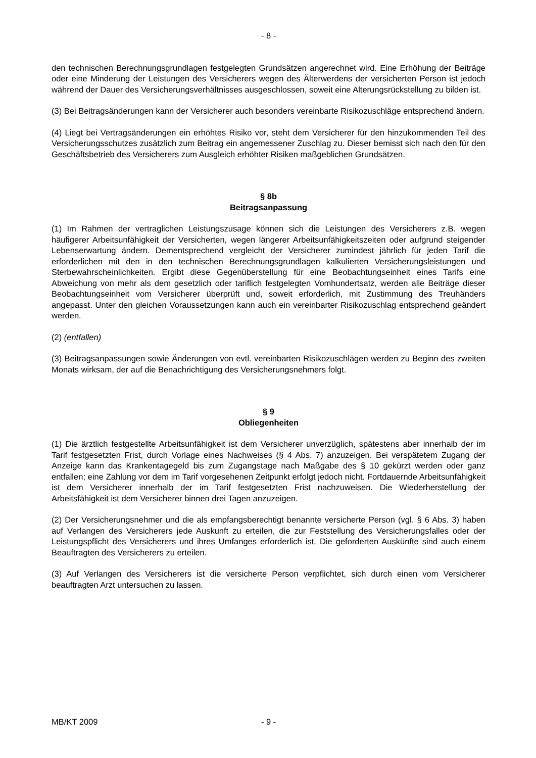- 8 -
den technischen Berechnungsgrundlagen festgelegten Grundsätzen angerechnet wird. Eine Erhöhung der Beiträge oder eine Minderung der Leistungen des Versicherers wegen des Älterwerdens der versicherten Person ist jedoch während der Dauer des Versicherungsverhältnisses ausgeschlossen, soweit eine Alterungsrückstellung zu bilden ist.
(3) Bei Beitragsänderungen kann der Versicherer auch besonders vereinbarte Risikozuschläge entsprechend ändern.
(4) Liegt bei Vertragsänderungen ein erhöhtes Risiko vor, steht dem Versicherer für den hinzukommenden Teil des Versicherungsschutzes zusätzlich zum Beitrag ein angemessener Zuschlag zu. Dieser bemisst sich nach den für den Geschäftsbetrieb des Versicherers zum Ausgleich erhöhter Risiken maßgeblichen Grundsätzen.
§ 8b
Beitragsanpassung
(1) Im Rahmen der vertraglichen Leistungszusage können sich die Leistungen des Versicherers z.B. wegen häufigerer Arbeitsunfähigkeit der Versicherten, wegen längerer Arbeitsunfähigkeitszeiten oder aufgrund steigender Lebenserwartung ändern. Dementsprechend vergleicht der Versicherer zumindest jährlich für jeden Tarif die erforderlichen mit den in den technischen Berechnungsgrundlagen kalkulierten Versicherungsleistungen und Sterbewahrscheinlichkeiten. Ergibt diese Gegenüberstellung für eine Beobachtungseinheit eines Tarifs eine Abweichung von mehr als dem gesetzlich oder tariflich festgelegten Vomhundertsatz, werden alle Beiträge dieser Beobachtungseinheit vom Versicherer überprüft und, soweit erforderlich, mit Zustimmung des Treuhänders angepasst. Unter den gleichen Voraussetzungen kann auch ein vereinbarter Risikozuschlag entsprechend geändert werden.
(2) (entfallen)
(3) Beitragsanpassungen sowie Änderungen von evtl. vereinbarten Risikozuschlägen werden zu Beginn des zweiten Monats wirksam, der auf die Benachrichtigung des Versicherungsnehmers folgt.
§ 9
Obliegenheiten
(1) Die ärztlich festgestellte Arbeitsunfähigkeit ist dem Versicherer unverzüglich, spätestens aber innerhalb der im Tarif festgesetzten Frist, durch Vorlage eines Nachweises (§ 4 Abs. 7) anzuzeigen. Bei verspätetem Zugang der Anzeige kann das Krankentagegeld bis zum Zugangstage nach Maßgabe des § 10 gekürzt werden oder ganz entfallen; eine Zahlung vor dem im Tarif vorgesehenen Zeitpunkt erfolgt jedoch nicht. Fortdauernde Arbeitsunfähigkeit ist dem Versicherer innerhalb der im Tarif festgesetzten Frist nachzuweisen. Die Wiederherstellung der Arbeitsfähigkeit ist dem Versicherer binnen drei Tagen anzuzeigen.
(2) Der Versicherungsnehmer und die als empfangsberechtigt benannte versicherte Person (vgl. § 6 Abs. 3) haben auf Verlangen des Versicherers jede Auskunft zu erteilen, die zur Feststellung des Versicherungsfalles oder der Leistungspflicht des Versicherers und ihres Umfanges erforderlich ist. Die geforderten Auskünfte sind auch einem Beauftragten des Versicherers zu erteilen.
(3) Auf Verlangen des Versicherers ist die versicherte Person verpflichtet, sich durch einen vom Versicherer beauftragten Arzt untersuchen zu lassen.
MB/KT 2009 - 9 -